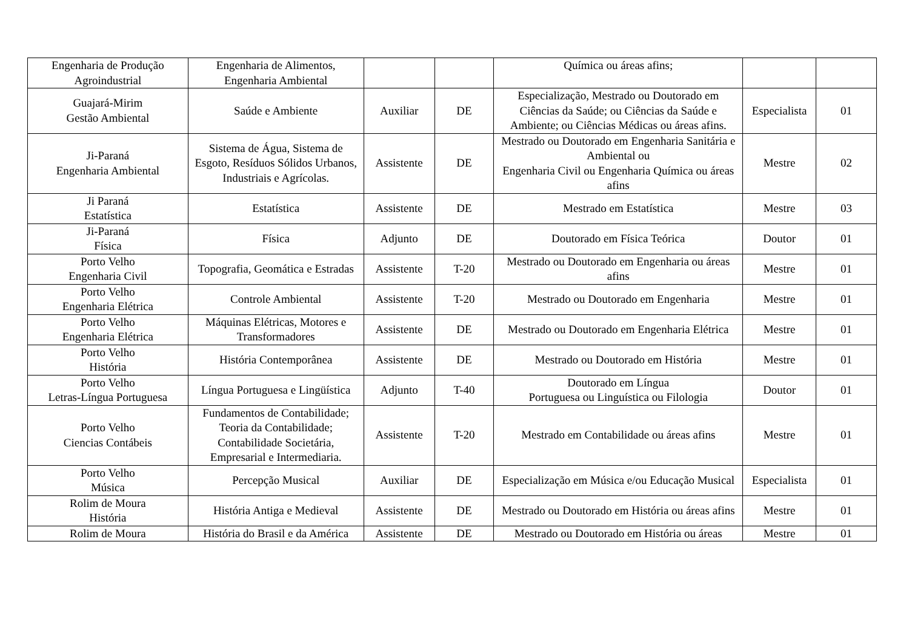| Engenharia de Produção Agroindustrial | Engenharia de Alimentos, Engenharia Ambiental | | | Química ou áreas afins; | | |
| Guajará-Mirim Gestão Ambiental | Saúde e Ambiente | Auxiliar | DE | Especialização, Mestrado ou Doutorado em Ciências da Saúde; ou Ciências da Saúde e Ambiente; ou Ciências Médicas ou áreas afins. | Especialista | 01 |
| Ji-Paraná Engenharia Ambiental | Sistema de Água, Sistema de Esgoto, Resíduos Sólidos Urbanos, Industriais e Agrícolas. | Assistente | DE | Mestrado ou Doutorado em Engenharia Sanitária e Ambiental ou Engenharia Civil ou Engenharia Química ou áreas afins | Mestre | 02 |
| Ji Paraná Estatística | Estatística | Assistente | DE | Mestrado em Estatística | Mestre | 03 |
| Ji-Paraná Física | Física | Adjunto | DE | Doutorado em Física Teórica | Doutor | 01 |
| Porto Velho Engenharia Civil | Topografia, Geomática e Estradas | Assistente | T-20 | Mestrado ou Doutorado em Engenharia ou áreas afins | Mestre | 01 |
| Porto Velho Engenharia Elétrica | Controle Ambiental | Assistente | T-20 | Mestrado ou Doutorado em Engenharia | Mestre | 01 |
| Porto Velho Engenharia Elétrica | Máquinas Elétricas, Motores e Transformadores | Assistente | DE | Mestrado ou Doutorado em Engenharia Elétrica | Mestre | 01 |
| Porto Velho História | História Contemporânea | Assistente | DE | Mestrado ou Doutorado em História | Mestre | 01 |
| Porto Velho Letras-Língua Portuguesa | Língua Portuguesa e Lingüística | Adjunto | T-40 | Doutorado em Língua Portuguesa ou Linguística ou Filologia | Doutor | 01 |
| Porto Velho Ciencias Contábeis | Fundamentos de Contabilidade; Teoria da Contabilidade; Contabilidade Societária, Empresarial e Intermediaria. | Assistente | T-20 | Mestrado em Contabilidade ou áreas afins | Mestre | 01 |
| Porto Velho Música | Percepção Musical | Auxiliar | DE | Especialização em Música e/ou Educação Musical | Especialista | 01 |
| Rolim de Moura História | História Antiga e Medieval | Assistente | DE | Mestrado ou Doutorado em História ou áreas afins | Mestre | 01 |
| Rolim de Moura | História do Brasil e da América | Assistente | DE | Mestrado ou Doutorado em História ou áreas | Mestre | 01 |